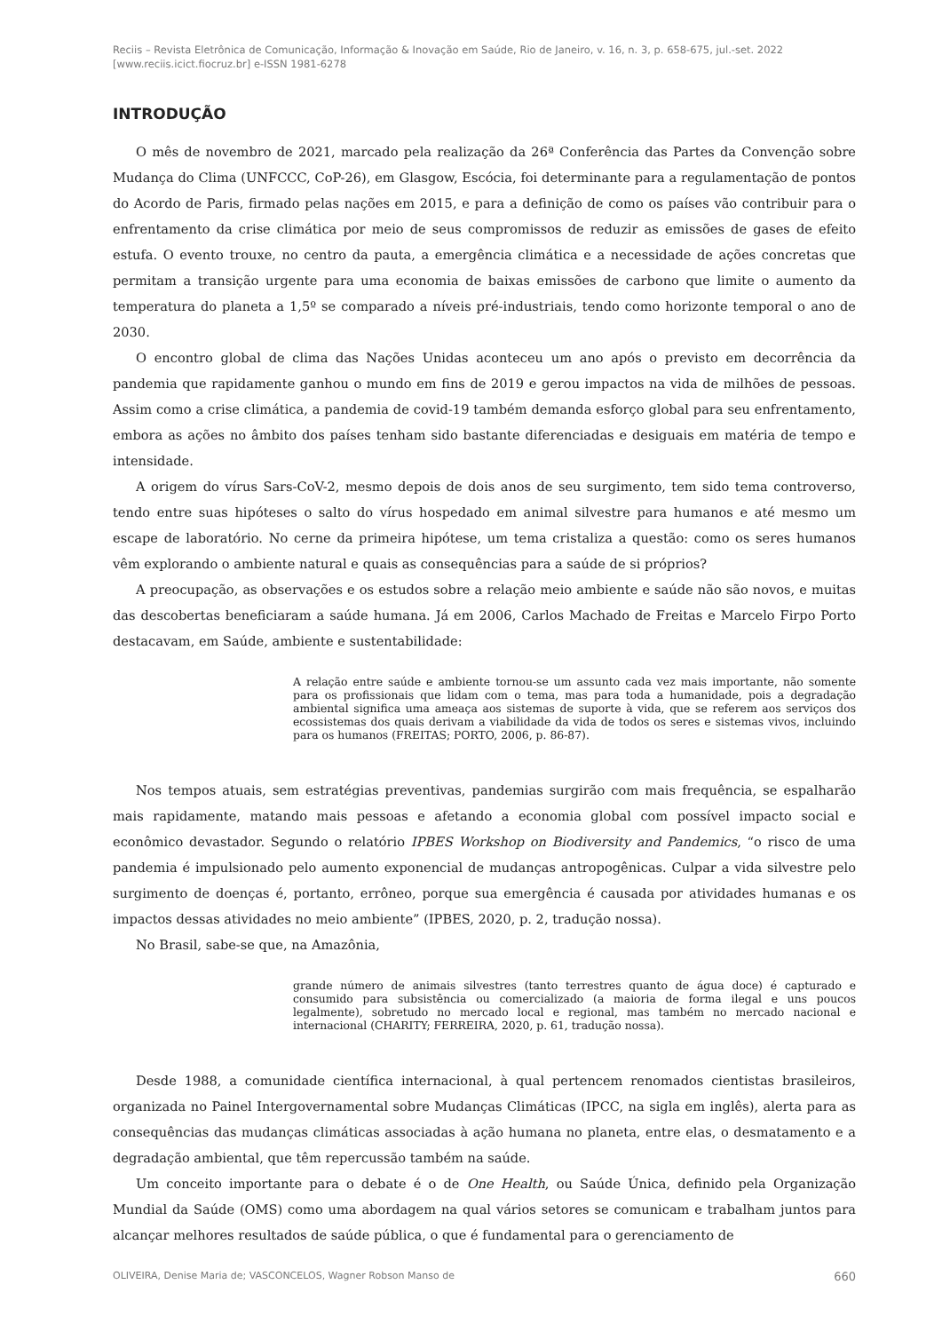Reciis – Revista Eletrônica de Comunicação, Informação & Inovação em Saúde, Rio de Janeiro, v. 16, n. 3, p. 658-675, jul.-set. 2022
[www.reciis.icict.fiocruz.br] e-ISSN 1981-6278
INTRODUÇÃO
O mês de novembro de 2021, marcado pela realização da 26ª Conferência das Partes da Convenção sobre Mudança do Clima (UNFCCC, CoP-26), em Glasgow, Escócia, foi determinante para a regulamentação de pontos do Acordo de Paris, firmado pelas nações em 2015, e para a definição de como os países vão contribuir para o enfrentamento da crise climática por meio de seus compromissos de reduzir as emissões de gases de efeito estufa. O evento trouxe, no centro da pauta, a emergência climática e a necessidade de ações concretas que permitam a transição urgente para uma economia de baixas emissões de carbono que limite o aumento da temperatura do planeta a 1,5º se comparado a níveis pré-industriais, tendo como horizonte temporal o ano de 2030.
O encontro global de clima das Nações Unidas aconteceu um ano após o previsto em decorrência da pandemia que rapidamente ganhou o mundo em fins de 2019 e gerou impactos na vida de milhões de pessoas. Assim como a crise climática, a pandemia de covid-19 também demanda esforço global para seu enfrentamento, embora as ações no âmbito dos países tenham sido bastante diferenciadas e desiguais em matéria de tempo e intensidade.
A origem do vírus Sars-CoV-2, mesmo depois de dois anos de seu surgimento, tem sido tema controverso, tendo entre suas hipóteses o salto do vírus hospedado em animal silvestre para humanos e até mesmo um escape de laboratório. No cerne da primeira hipótese, um tema cristaliza a questão: como os seres humanos vêm explorando o ambiente natural e quais as consequências para a saúde de si próprios?
A preocupação, as observações e os estudos sobre a relação meio ambiente e saúde não são novos, e muitas das descobertas beneficiaram a saúde humana. Já em 2006, Carlos Machado de Freitas e Marcelo Firpo Porto destacavam, em Saúde, ambiente e sustentabilidade:
A relação entre saúde e ambiente tornou-se um assunto cada vez mais importante, não somente para os profissionais que lidam com o tema, mas para toda a humanidade, pois a degradação ambiental significa uma ameaça aos sistemas de suporte à vida, que se referem aos serviços dos ecossistemas dos quais derivam a viabilidade da vida de todos os seres e sistemas vivos, incluindo para os humanos (FREITAS; PORTO, 2006, p. 86-87).
Nos tempos atuais, sem estratégias preventivas, pandemias surgirão com mais frequência, se espalharão mais rapidamente, matando mais pessoas e afetando a economia global com possível impacto social e econômico devastador. Segundo o relatório IPBES Workshop on Biodiversity and Pandemics, “o risco de uma pandemia é impulsionado pelo aumento exponencial de mudanças antropogênicas. Culpar a vida silvestre pelo surgimento de doenças é, portanto, errôneo, porque sua emergência é causada por atividades humanas e os impactos dessas atividades no meio ambiente” (IPBES, 2020, p. 2, tradução nossa).
No Brasil, sabe-se que, na Amazônia,
grande número de animais silvestres (tanto terrestres quanto de água doce) é capturado e consumido para subsistência ou comercializado (a maioria de forma ilegal e uns poucos legalmente), sobretudo no mercado local e regional, mas também no mercado nacional e internacional (CHARITY; FERREIRA, 2020, p. 61, tradução nossa).
Desde 1988, a comunidade científica internacional, à qual pertencem renomados cientistas brasileiros, organizada no Painel Intergovernamental sobre Mudanças Climáticas (IPCC, na sigla em inglês), alerta para as consequências das mudanças climáticas associadas à ação humana no planeta, entre elas, o desmatamento e a degradação ambiental, que têm repercussão também na saúde.
Um conceito importante para o debate é o de One Health, ou Saúde Única, definido pela Organização Mundial da Saúde (OMS) como uma abordagem na qual vários setores se comunicam e trabalham juntos para alcançar melhores resultados de saúde pública, o que é fundamental para o gerenciamento de
OLIVEIRA, Denise Maria de; VASCONCELOS, Wagner Robson Manso de 660